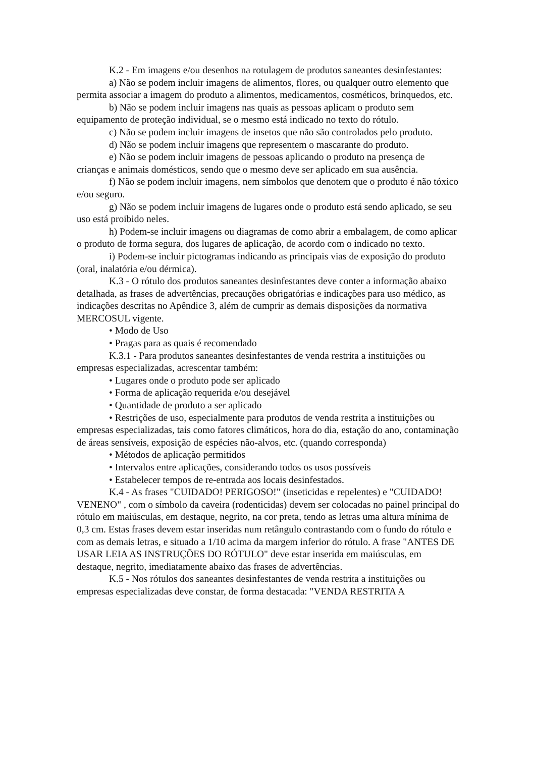K.2 - Em imagens e/ou desenhos na rotulagem de produtos saneantes desinfestantes:
a) Não se podem incluir imagens de alimentos, flores, ou qualquer outro elemento que permita associar a imagem do produto a alimentos, medicamentos, cosméticos, brinquedos, etc.
b) Não se podem incluir imagens nas quais as pessoas aplicam o produto sem equipamento de proteção individual, se o mesmo está indicado no texto do rótulo.
c) Não se podem incluir imagens de insetos que não são controlados pelo produto.
d) Não se podem incluir imagens que representem o mascarante do produto.
e) Não se podem incluir imagens de pessoas aplicando o produto na presença de crianças e animais domésticos, sendo que o mesmo deve ser aplicado em sua ausência.
f) Não se podem incluir imagens, nem símbolos que denotem que o produto é não tóxico e/ou seguro.
g) Não se podem incluir imagens de lugares onde o produto está sendo aplicado, se seu uso está proibido neles.
h) Podem-se incluir imagens ou diagramas de como abrir a embalagem, de como aplicar o produto de forma segura, dos lugares de aplicação, de acordo com o indicado no texto.
i) Podem-se incluir pictogramas indicando as principais vias de exposição do produto (oral, inalatória e/ou dérmica).
K.3 - O rótulo dos produtos saneantes desinfestantes deve conter a informação abaixo detalhada, as frases de advertências, precauções obrigatórias e indicações para uso médico, as indicações descritas no Apêndice 3, além de cumprir as demais disposições da normativa MERCOSUL vigente.
• Modo de Uso
• Pragas para as quais é recomendado
K.3.1 - Para produtos saneantes desinfestantes de venda restrita a instituições ou empresas especializadas, acrescentar também:
• Lugares onde o produto pode ser aplicado
• Forma de aplicação requerida e/ou desejável
• Quantidade de produto a ser aplicado
• Restrições de uso, especialmente para produtos de venda restrita a instituições ou empresas especializadas, tais como fatores climáticos, hora do dia, estação do ano, contaminação de áreas sensíveis, exposição de espécies não-alvos, etc. (quando corresponda)
• Métodos de aplicação permitidos
• Intervalos entre aplicações, considerando todos os usos possíveis
• Estabelecer tempos de re-entrada aos locais desinfestados.
K.4 - As frases "CUIDADO! PERIGOSO!" (inseticidas e repelentes) e "CUIDADO! VENENO" , com o símbolo da caveira (rodenticidas) devem ser colocadas no painel principal do rótulo em maiúsculas, em destaque, negrito, na cor preta, tendo as letras uma altura mínima de 0,3 cm. Estas frases devem estar inseridas num retângulo contrastando com o fundo do rótulo e com as demais letras, e situado a 1/10 acima da margem inferior do rótulo. A frase "ANTES DE USAR LEIA AS INSTRUÇÕES DO RÓTULO" deve estar inserida em maiúsculas, em destaque, negrito, imediatamente abaixo das frases de advertências.
K.5 - Nos rótulos dos saneantes desinfestantes de venda restrita a instituições ou empresas especializadas deve constar, de forma destacada: "VENDA RESTRITA A